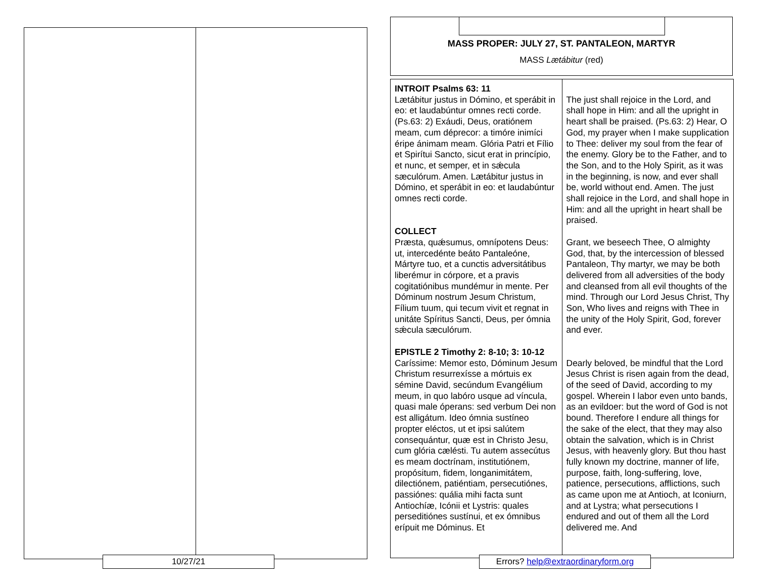10/27/21
MASS PROPER: JULY 27, ST. PANTALEON, MARTYR
MASS Lætábitur (red)
| INTROIT Psalms 63: 11 Lætábitur justus in Dómino, et sperábit in eo: et laudabúntur omnes recti corde. (Ps.63: 2) Exáudi, Deus, oratiónem meam, cum déprecor: a timóre inimíci éripe ánimam meam. Glória Patri et Fílio et Spirítui Sancto, sicut erat in princípio, et nunc, et semper, et in sǽcula sæculórum. Amen. Lætábitur justus in Dómino, et sperábit in eo: et laudabúntur omnes recti corde. COLLECT Præsta, quǽsumus, omnípotens Deus: ut, intercedénte beáto Pantaleóne, Mártyre tuo, et a cunctis adversitátibus liberémur in córpore, et a pravis cogitatiónibus mundémur in mente. Per Dóminum nostrum Jesum Christum, Fílium tuum, qui tecum vivit et regnat in unitáte Spíritus Sancti, Deus, per ómnia sǽcula sæculórum. EPISTLE 2 Timothy 2: 8-10; 3: 10-12 Caríssime: Memor esto, Dóminum Jesum Christum resurrexísse a mórtuis ex sémine David, secúndum Evangélium meum, in quo labóro usque ad víncula, quasi male óperans: sed verbum Dei non est alligátum. Ideo ómnia sustíneo propter eléctos, ut et ipsi salútem consequántur, quæ est in Christo Jesu, cum glória cælésti. Tu autem assecútus es meam doctrínam, institutiónem, propósitum, fidem, longanimitátem, dilectiónem, patiéntiam, persecutiónes, passiónes: quália mihi facta sunt Antiochíæ, Icónii et Lystris: quales perseditiónes sustínui, et ex ómnibus erípuit me Dóminus. Et | The just shall rejoice in the Lord, and shall hope in Him: and all the upright in heart shall be praised. (Ps.63: 2) Hear, O God, my prayer when I make supplication to Thee: deliver my soul from the fear of the enemy. Glory be to the Father, and to the Son, and to the Holy Spirit, as it was in the beginning, is now, and ever shall be, world without end. Amen. The just shall rejoice in the Lord, and shall hope in Him: and all the upright in heart shall be praised. Grant, we beseech Thee, O almighty God, that, by the intercession of blessed Pantaleon, Thy martyr, we may be both delivered from all adversities of the body and cleansed from all evil thoughts of the mind. Through our Lord Jesus Christ, Thy Son, Who lives and reigns with Thee in the unity of the Holy Spirit, God, forever and ever. Dearly beloved, be mindful that the Lord Jesus Christ is risen again from the dead, of the seed of David, according to my gospel. Wherein I labor even unto bands, as an evildoer: but the word of God is not bound. Therefore I endure all things for the sake of the elect, that they may also obtain the salvation, which is in Christ Jesus, with heavenly glory. But thou hast fully known my doctrine, manner of life, purpose, faith, long-suffering, love, patience, persecutions, afflictions, such as came upon me at Antioch, at Iconiurn, and at Lystra; what persecutions I endured and out of them all the Lord delivered me. And |
Errors? help@extraordinaryform.org